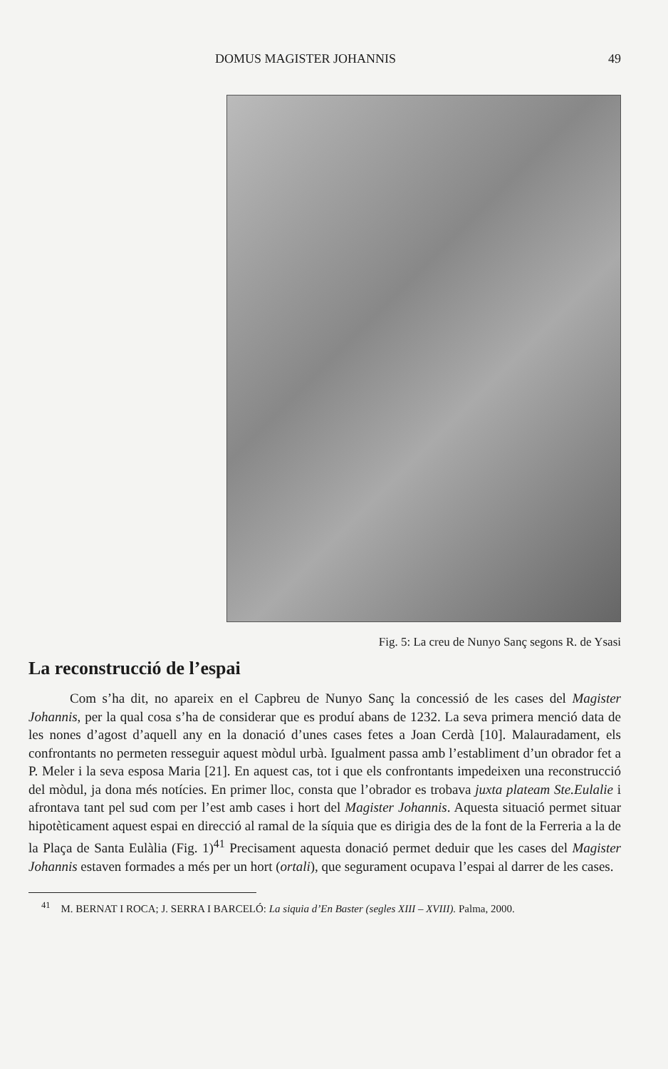DOMUS MAGISTER JOHANNIS 49
Fig. 5: La creu de Nunyo Sanç segons R. de Ysasi
La reconstrucció de l’espai
Com s’ha dit, no apareix en el Capbreu de Nunyo Sanç la concessió de les cases del Magister Johannis, per la qual cosa s’ha de considerar que es produí abans de 1232. La seva primera menció data de les nones d’agost d’aquell any en la donació d’unes cases fetes a Joan Cerdà [10]. Malauradament, els confrontants no permeten resseguir aquest mòdul urbà. Igualment passa amb l’establiment d’un obrador fet a P. Meler i la seva esposa Maria [21]. En aquest cas, tot i que els confrontants impedeixen una reconstrucció del mòdul, ja dona més notícies. En primer lloc, consta que l’obrador es trobava juxta plateam Ste.Eulalie i afrontava tant pel sud com per l’est amb cases i hort del Magister Johannis. Aquesta situació permet situar hipotèticament aquest espai en direcció al ramal de la síquia que es dirigia des de la font de la Ferreria a la de la Plaça de Santa Eulàlia (Fig. 1)<sup>41</sup> Precisament aquesta donació permet deduir que les cases del Magister Johannis estaven formades a més per un hort (ortali), que segurament ocupava l’espai al darrer de les cases.
<sup>41</sup> M. BERNAT I ROCA; J. SERRA I BARCELÓ: La siquia d’En Baster (segles XIII – XVIII). Palma, 2000.